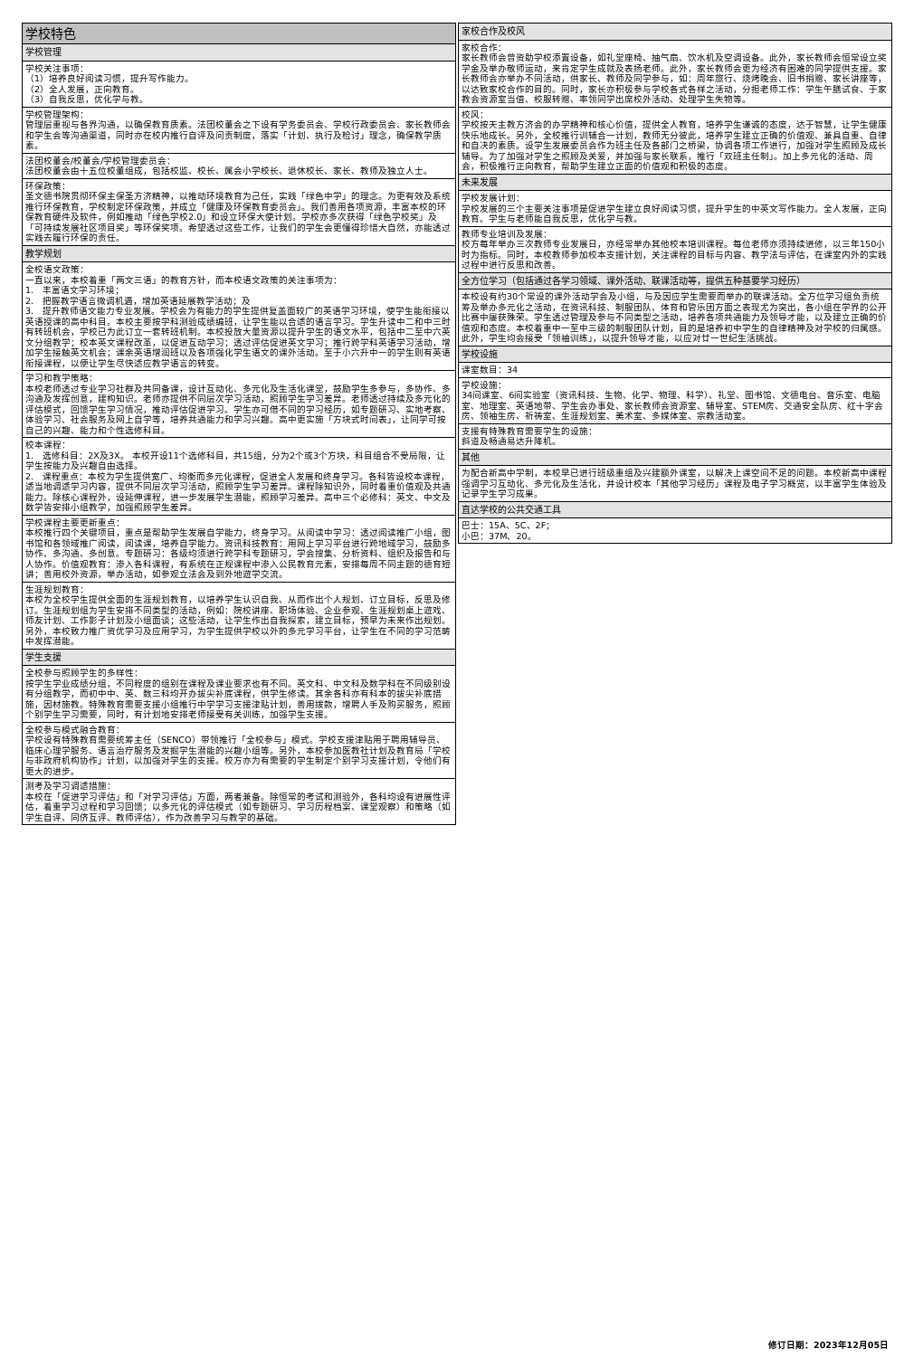| 学校特色 |
| 学校管理 |
| 学校关注事项： （1）培养良好阅读习惯，提升写作能力。 （2）全人发展，正向教育。 （3）自我反思，优化学与教。 |
| 学校管理架构： 管理层重视与各界沟通，以确保教育质素。法团校董会之下设有学务委员会、学校行政委员会、家长教师会和学生会等沟通渠道，同时亦在校内推行自评及问责制度，落实「计划、执行及检讨」理念，确保教学质素。 |
| 法团校董会/校董会/学校管理委员会： 法团校董会由十五位校董组成，包括校监、校长、属会小学校长、退休校长、家长、教师及独立人士。 |
| 环保政策： 圣文德书院贯彻环保主保圣方济精神，以推动环境教育为己任，实践「绿色中学」的理念。为更有效及系统推行环保教育，学校制定环保政策，并成立「健康及环保教育委员会」。我们善用各项资源，丰富本校的环保教育硬件及软件，例如推动「绿色学校2.0」和设立环保大使计划。学校亦多次获得「绿色学校奖」及「可持续发展社区项目奖」等环保奖项。希望透过这些工作，让我们的学生会更懂得珍惜大自然，亦能透过实践去履行环保的责任。 |
| 教学规划 |
| 全校语文政策： 一直以来，本校着重「两文三语」的教育方针，而本校语文政策的关注事项为： 1. 丰富语文学习环境； 2. 把握教学语言微调机遇，增加英语延展教学活动；及 3. 提升教师语文能力专业发展。学校会为有能力的学生提供复盖面较广的英语学习环境，使学生能衔接以英语授课的高中科目。本校主要按学科测验成绩编班，让学生能以合适的语言学习。学生升读中二和中三时有转班机会，学校已为此订立一套转班机制。本校投放大量资源以提升学生的语文水平，包括中二至中六英文分组教学；校本英文课程改革，以促进互动学习；透过评估促进英文学习；推行跨学科英语学习活动，增加学生接触英文机会；课余英语增润班以及各项强化学生语文的课外活动。至于小六升中一的学生则有英语衔接课程，以便让学生尽快适应教学语言的转变。 |
| 学习和教学策略： 本校老师透过专业学习社群及共同备课，设计互动化、多元化及生活化课堂，鼓励学生多参与，多协作、多沟通及发挥创意，建构知识。老师亦提供不同层次学习活动，照顾学生学习差异。老师透过持续及多元化的评估模式，回馈学生学习情况，推动评估促进学习。学生亦可借不同的学习经历，如专题研习、实地考察、体验学习、社会服务及网上自学等，培养共通能力和学习兴趣。高中更实施「方块式时间表」，让同学可按自己的兴趣、能力和个性选修科目。 |
| 校本课程： 1. 选修科目：2X及3X。 本校开设11个选修科目，共15组，分为2个或3个方块，科目组合不受局限，让学生按能力及兴趣自由选择。 2. 课程重点：本校为学生提供宽广、均衡而多元化课程，促进全人发展和终身学习。各科皆设校本课程，适当地调适学习内容，提供不同层次学习活动，照顾学生学习差异。课程除知识外，同时着重价值观及共通能力。除核心课程外，设延伸课程，进一步发展学生潜能，照顾学习差异。高中三个必修科：英文、中文及数学皆安排小组教学，加强照顾学生差异。 |
| 学校课程主要更新重点： 本校推行四个关键项目，重点是帮助学生发展自学能力，终身学习。从阅读中学习：透过阅读推广小组，图书馆和各领域推广阅读，阅读课，培养自学能力。资讯科技教育：用网上学习平台进行跨地域学习，鼓励多协作、多沟通、多创意。专题研习：各级均须进行跨学科专题研习，学会搜集、分析资料、组织及报告和与人协作。价值观教育：渗入各科课程，有系统在正规课程中渗入公民教育元素，安排每周不同主题的德育短讲；善用校外资源，举办活动，如参观立法会及到外地遊学交流。 |
| 生涯规划教育： 本校为全校学生提供全面的生涯规划教育，以培养学生认识自我、从而作出个人规划、订立目标，反思及修订。生涯规划组为学生安排不同类型的活动，例如：院校讲座、职场体验、企业参观、生涯规划桌上遊戏、师友计划、工作影子计划及小组面谈；这些活动，让学生作出自我探索，建立目标，预早为未来作出规划。另外，本校致力推广资优学习及应用学习，为学生提供学校以外的多元学习平台，让学生在不同的学习范畴中发挥潜能。 |
| 学生支援 |
| 全校参与照顾学生的多样性： 按学生学业成绩分组，不同程度的组别在课程及课业要求也有不同。英文科、中文科及数学科在不同级别设有分组教学，而初中中、英、数三科均开办拔尖补底课程，供学生修读。其余各科亦有科本的拔尖补底措施，因材施教。特殊教育需要支援小组推行中学学习支援津贴计划，善用拨款，增聘人手及购买服务，照顾个别学生学习需要，同时，有计划地安排老师接受有关训练，加强学生支援。 |
| 全校参与模式融合教育： 学校设有特殊教育需要统筹主任（SENCO）带领推行「全校参与」模式。学校支援津贴用于聘用辅导员、临床心理学服务、语言治疗服务及发掘学生潜能的兴趣小组等。另外，本校参加医教社计划及教育局「学校与非政府机构协作」计划，以加强对学生的支援。校方亦为有需要的学生制定个别学习支援计划，令他们有更大的进步。 |
| 测考及学习调适措施： 本校在「促进学习评估」和「对学习评估」方面，两者兼备。除恒常的考试和测验外，各科均设有进展性评估，着重学习过程和学习回馈；以多元化的评估模式（如专题研习、学习历程档案、课堂观察）和策略（如学生自评、同侪互评、教师评估），作为改善学习与教学的基础。 |
| 家校合作及校风 |
| 家校合作： 家长教师会曾资助学校添置设备，如礼堂座椅、抽气扇、饮水机及空调设备。此外，家长教师会恒常设立奖学金及举办敬师运动，来肯定学生成就及表扬老师。此外，家长教师会更为经济有困难的同学提供支援。家长教师会亦举办不同活动，供家长、教师及同学参与，如：周年旅行、烧烤晚会、旧书捐赠、家长讲座等，以达致家校合作的目的。同时，家长亦积极参与学校各式各样之活动，分担老师工作：学生午膳试食、于家教会资源室当值、校服转赠、率领同学出席校外活动、处理学生失物等。 |
| 校风： 学校按天主教方济会的办学精神和核心价值，提供全人教育，培养学生谦诚的态度，达于智慧，让学生健康快乐地成长。另外，全校推行训辅合一计划，教师无分彼此，培养学生建立正确的价值观、兼具自重、自律和自决的素质。设学生发展委员会作为班主任及各部门之桥梁，协调各项工作进行，加强对学生照顾及成长辅导。为了加强对学生之照顾及关爱，并加强与家长联系，推行「双班主任制」。加上多元化的活动、周会，积极推行正向教育，帮助学生建立正面的价值观和积极的态度。 |
| 未来发展 |
| 学校发展计划： 学校发展的三个主要关注事项是促进学生建立良好阅读习惯，提升学生的中英文写作能力。全人发展，正向教育。学生与老师能自我反思，优化学与教。 |
| 教师专业培训及发展： 校方每年举办三次教师专业发展日，亦经常举办其他校本培训课程。每位老师亦须持续进修，以三年150小时为指标。同时，本校教师参加校本支援计划，关注课程的目标与内容、教学法与评估，在课室内外的实践过程中进行反思和改善。 |
| 全方位学习（包括通过各学习领域、课外活动、联课活动等，提供五种基要学习经历） |
| 本校设有约30个常设的课外活动学会及小组，与及因应学生需要而举办的联课活动。全方位学习组负责统筹及举办多元化之活动，在资讯科技、制服团队、体育和管乐团方面之表现尤为突出，各小组在学界的公开比赛中屡获殊荣。学生透过管理及参与不同类型之活动，培养各项共通能力及领导才能，以及建立正确的价值观和态度。本校着重中一至中三级的制服团队计划，目的是培养初中学生的自律精神及对学校的归属感。此外，学生均会接受「领袖训练」，以提升领导才能，以应对廿一世纪生活挑战。 |
| 学校设施 |
| 课室数目：34 |
| 学校设施： 34间课室、6间实验室（资讯科技、生物、化学、物理、科学）、礼堂、图书馆、文德电台、音乐室、电脑室、地理室、英语地带、学生会办事处、家长教师会资源室、辅导室、STEM房、交通安全队房、红十字会房、领袖生房、祈祷室、生涯规划室、美术室、多媒体室、宗教活动室。 |
| 支援有特殊教育需要学生的设施： 斜道及畅通易达升降机。 |
| 其他 |
| 为配合新高中学制，本校早已进行班级重组及兴建额外课室，以解决上课空间不足的问题。本校新高中课程强调学习互动化、多元化及生活化，并设计校本「其他学习经历」课程及电子学习概览，以丰富学生体验及记录学生学习成果。 |
| 直达学校的公共交通工具 |
| 巴士：15A、5C、2F； 小巴：37M、20。 |
修订日期：2023年12月05日